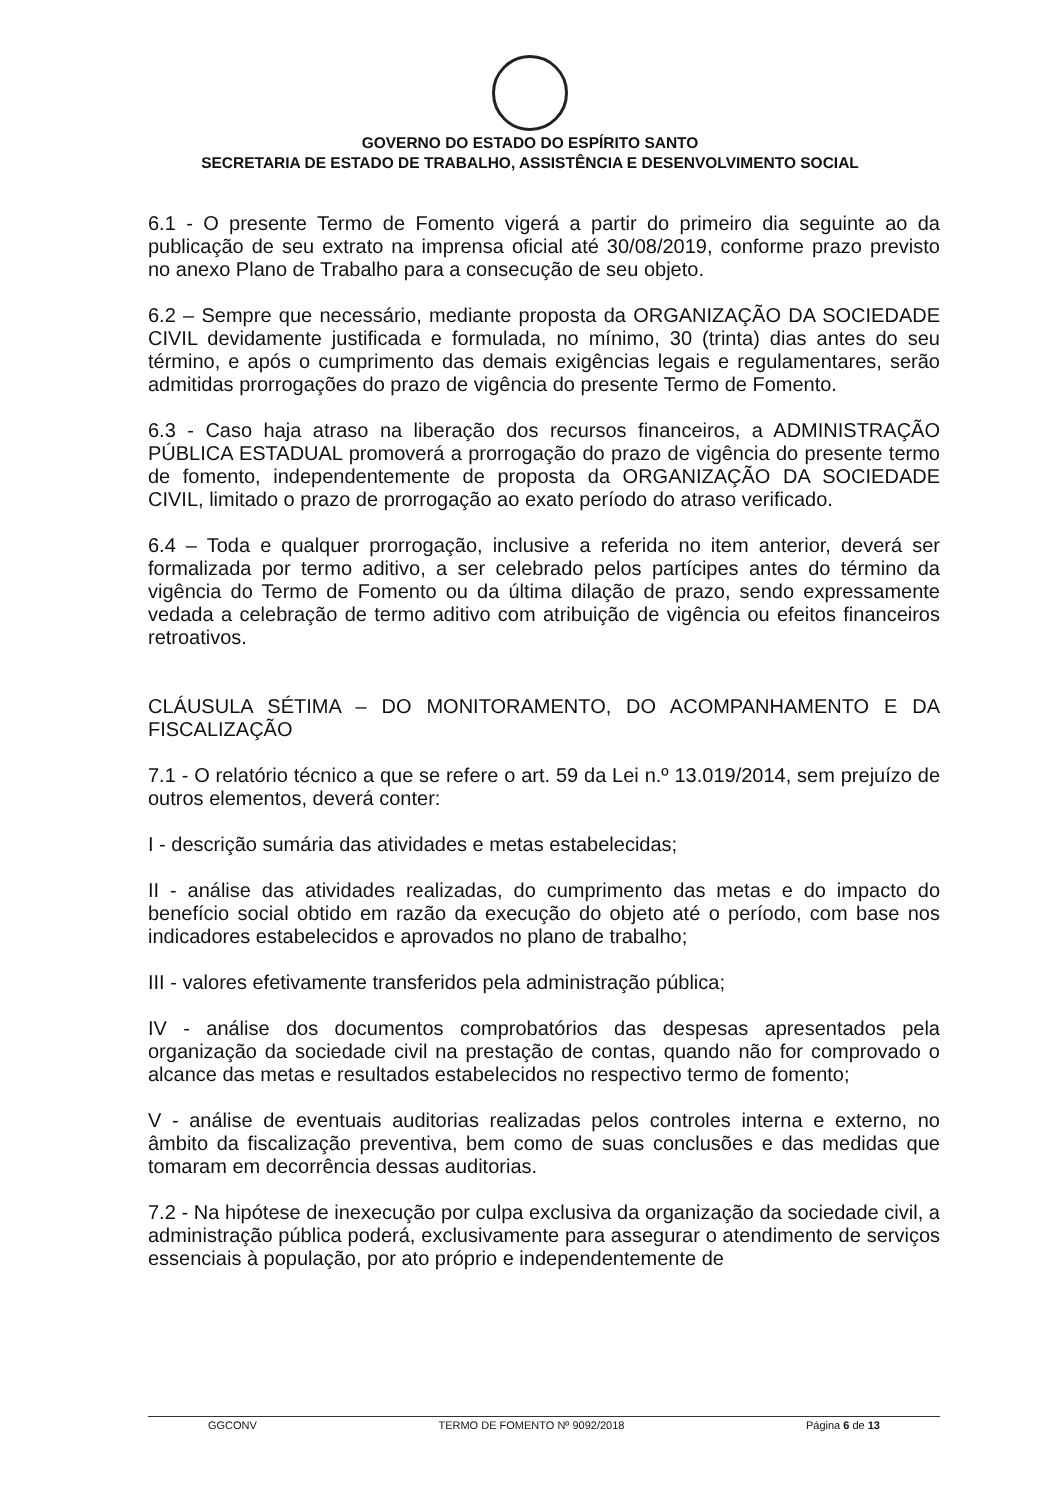GOVERNO DO ESTADO DO ESPÍRITO SANTO
SECRETARIA DE ESTADO DE TRABALHO, ASSISTÊNCIA E DESENVOLVIMENTO SOCIAL
6.1 - O presente Termo de Fomento vigerá a partir do primeiro dia seguinte ao da publicação de seu extrato na imprensa oficial até 30/08/2019, conforme prazo previsto no anexo Plano de Trabalho para a consecução de seu objeto.
6.2 – Sempre que necessário, mediante proposta da ORGANIZAÇÃO DA SOCIEDADE CIVIL devidamente justificada e formulada, no mínimo, 30 (trinta) dias antes do seu término, e após o cumprimento das demais exigências legais e regulamentares, serão admitidas prorrogações do prazo de vigência do presente Termo de Fomento.
6.3 - Caso haja atraso na liberação dos recursos financeiros, a ADMINISTRAÇÃO PÚBLICA ESTADUAL promoverá a prorrogação do prazo de vigência do presente termo de fomento, independentemente de proposta da ORGANIZAÇÃO DA SOCIEDADE CIVIL, limitado o prazo de prorrogação ao exato período do atraso verificado.
6.4 – Toda e qualquer prorrogação, inclusive a referida no item anterior, deverá ser formalizada por termo aditivo, a ser celebrado pelos partícipes antes do término da vigência do Termo de Fomento ou da última dilação de prazo, sendo expressamente vedada a celebração de termo aditivo com atribuição de vigência ou efeitos financeiros retroativos.
CLÁUSULA SÉTIMA – DO MONITORAMENTO, DO ACOMPANHAMENTO E DA FISCALIZAÇÃO
7.1 - O relatório técnico a que se refere o art. 59 da Lei n.º 13.019/2014, sem prejuízo de outros elementos, deverá conter:
I - descrição sumária das atividades e metas estabelecidas;
II - análise das atividades realizadas, do cumprimento das metas e do impacto do benefício social obtido em razão da execução do objeto até o período, com base nos indicadores estabelecidos e aprovados no plano de trabalho;
III - valores efetivamente transferidos pela administração pública;
IV - análise dos documentos comprobatórios das despesas apresentados pela organização da sociedade civil na prestação de contas, quando não for comprovado o alcance das metas e resultados estabelecidos no respectivo termo de fomento;
V - análise de eventuais auditorias realizadas pelos controles interna e externo, no âmbito da fiscalização preventiva, bem como de suas conclusões e das medidas que tomaram em decorrência dessas auditorias.
7.2 - Na hipótese de inexecução por culpa exclusiva da organização da sociedade civil, a administração pública poderá, exclusivamente para assegurar o atendimento de serviços essenciais à população, por ato próprio e independentemente de
GGCONV TERMO DE FOMENTO Nº 9092/2018 Página 6 de 13